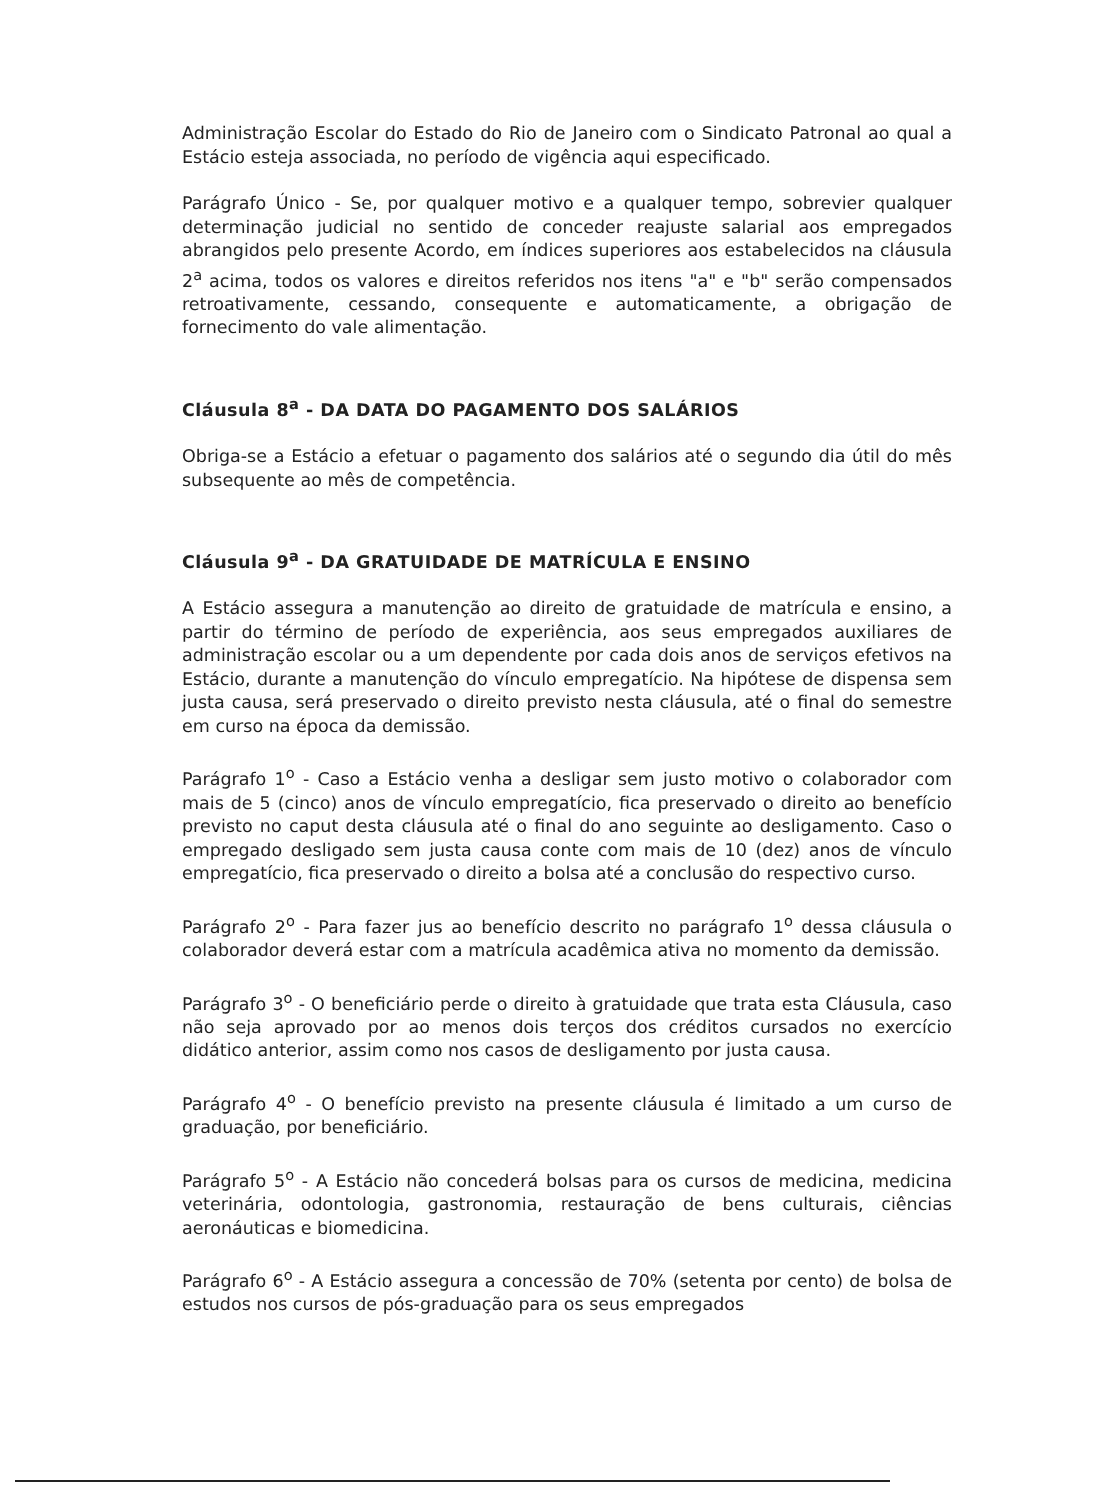Administração Escolar do Estado do Rio de Janeiro com o Sindicato Patronal ao qual a Estácio esteja associada, no período de vigência aqui especificado.
Parágrafo Único - Se, por qualquer motivo e a qualquer tempo, sobrevier qualquer determinação judicial no sentido de conceder reajuste salarial aos empregados abrangidos pelo presente Acordo, em índices superiores aos estabelecidos na cláusula 2<sup>a</sup> acima, todos os valores e direitos referidos nos itens "a" e "b" serão compensados retroativamente, cessando, consequente e automaticamente, a obrigação de fornecimento do vale alimentação.
Cláusula 8<sup>a</sup> - DA DATA DO PAGAMENTO DOS SALÁRIOS
Obriga-se a Estácio a efetuar o pagamento dos salários até o segundo dia útil do mês subsequente ao mês de competência.
Cláusula 9<sup>a</sup> - DA GRATUIDADE DE MATRÍCULA E ENSINO
A Estácio assegura a manutenção ao direito de gratuidade de matrícula e ensino, a partir do término de período de experiência, aos seus empregados auxiliares de administração escolar ou a um dependente por cada dois anos de serviços efetivos na Estácio, durante a manutenção do vínculo empregatício. Na hipótese de dispensa sem justa causa, será preservado o direito previsto nesta cláusula, até o final do semestre em curso na época da demissão.
Parágrafo 1<sup>o</sup> - Caso a Estácio venha a desligar sem justo motivo o colaborador com mais de 5 (cinco) anos de vínculo empregatício, fica preservado o direito ao benefício previsto no caput desta cláusula até o final do ano seguinte ao desligamento. Caso o empregado desligado sem justa causa conte com mais de 10 (dez) anos de vínculo empregatício, fica preservado o direito a bolsa até a conclusão do respectivo curso.
Parágrafo 2<sup>o</sup> - Para fazer jus ao benefício descrito no parágrafo 1<sup>o</sup> dessa cláusula o colaborador deverá estar com a matrícula acadêmica ativa no momento da demissão.
Parágrafo 3<sup>o</sup> - O beneficiário perde o direito à gratuidade que trata esta Cláusula, caso não seja aprovado por ao menos dois terços dos créditos cursados no exercício didático anterior, assim como nos casos de desligamento por justa causa.
Parágrafo 4<sup>o</sup> - O benefício previsto na presente cláusula é limitado a um curso de graduação, por beneficiário.
Parágrafo 5<sup>o</sup> - A Estácio não concederá bolsas para os cursos de medicina, medicina veterinária, odontologia, gastronomia, restauração de bens culturais, ciências aeronáuticas e biomedicina.
Parágrafo 6<sup>o</sup> - A Estácio assegura a concessão de 70% (setenta por cento) de bolsa de estudos nos cursos de pós-graduação para os seus empregados